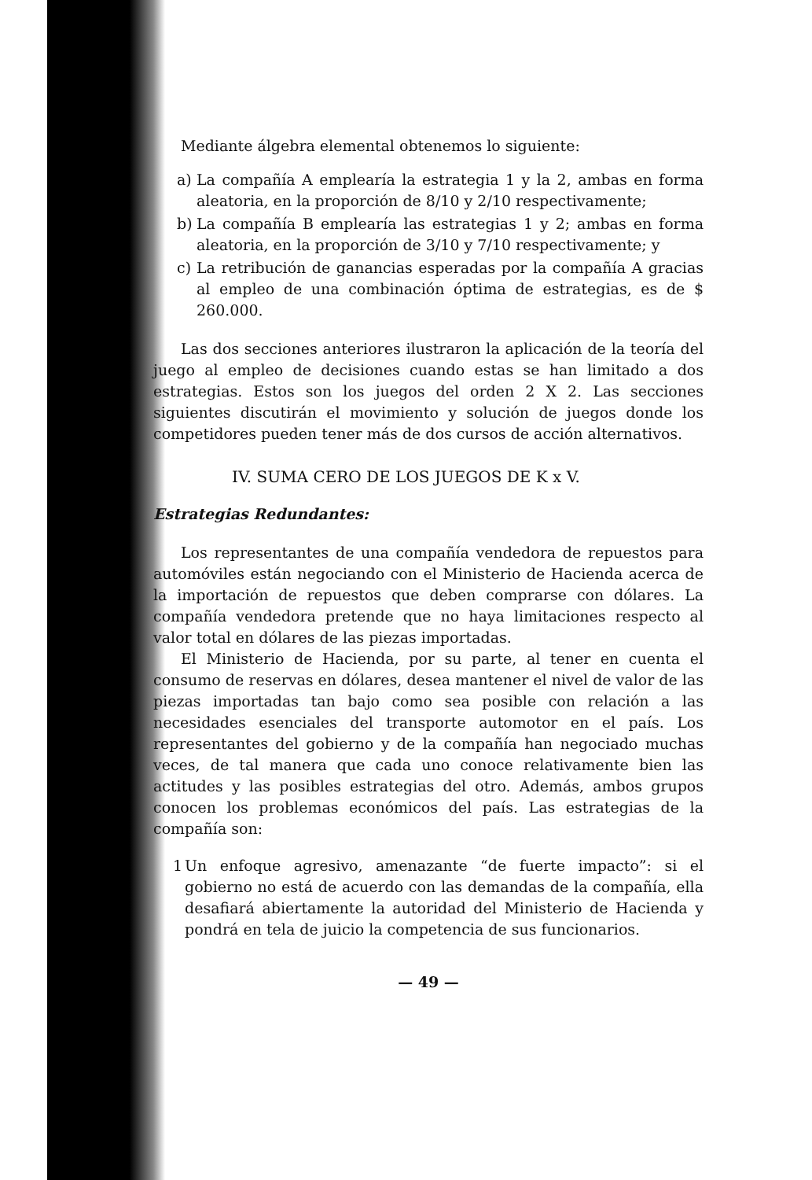Mediante álgebra elemental obtenemos lo siguiente:
a) La compañía A emplearía la estrategia 1 y la 2, ambas en forma aleatoria, en la proporción de 8/10 y 2/10 respectivamente;
b) La compañía B emplearía las estrategias 1 y 2; ambas en forma aleatoria, en la proporción de 3/10 y 7/10 respectivamente; y
c) La retribución de ganancias esperadas por la compañía A gracias al empleo de una combinación óptima de estrategias, es de $ 260.000.
Las dos secciones anteriores ilustraron la aplicación de la teoría del juego al empleo de decisiones cuando estas se han limitado a dos estrategias. Estos son los juegos del orden 2 X 2. Las secciones siguientes discutirán el movimiento y solución de juegos donde los competidores pueden tener más de dos cursos de acción alternativos.
IV. SUMA CERO DE LOS JUEGOS DE K x V.
Estrategias Redundantes:
Los representantes de una compañía vendedora de repuestos para automóviles están negociando con el Ministerio de Hacienda acerca de la importación de repuestos que deben comprarse con dólares. La compañía vendedora pretende que no haya limitaciones respecto al valor total en dólares de las piezas importadas.
El Ministerio de Hacienda, por su parte, al tener en cuenta el consumo de reservas en dólares, desea mantener el nivel de valor de las piezas importadas tan bajo como sea posible con relación a las necesidades esenciales del transporte automotor en el país. Los representantes del gobierno y de la compañía han negociado muchas veces, de tal manera que cada uno conoce relativamente bien las actitudes y las posibles estrategias del otro. Además, ambos grupos conocen los problemas económicos del país. Las estrategias de la compañía son:
1 Un enfoque agresivo, amenazante “de fuerte impacto”: si el gobierno no está de acuerdo con las demandas de la compañía, ella desafiará abiertamente la autoridad del Ministerio de Hacienda y pondrá en tela de juicio la competencia de sus funcionarios.
— 49 —